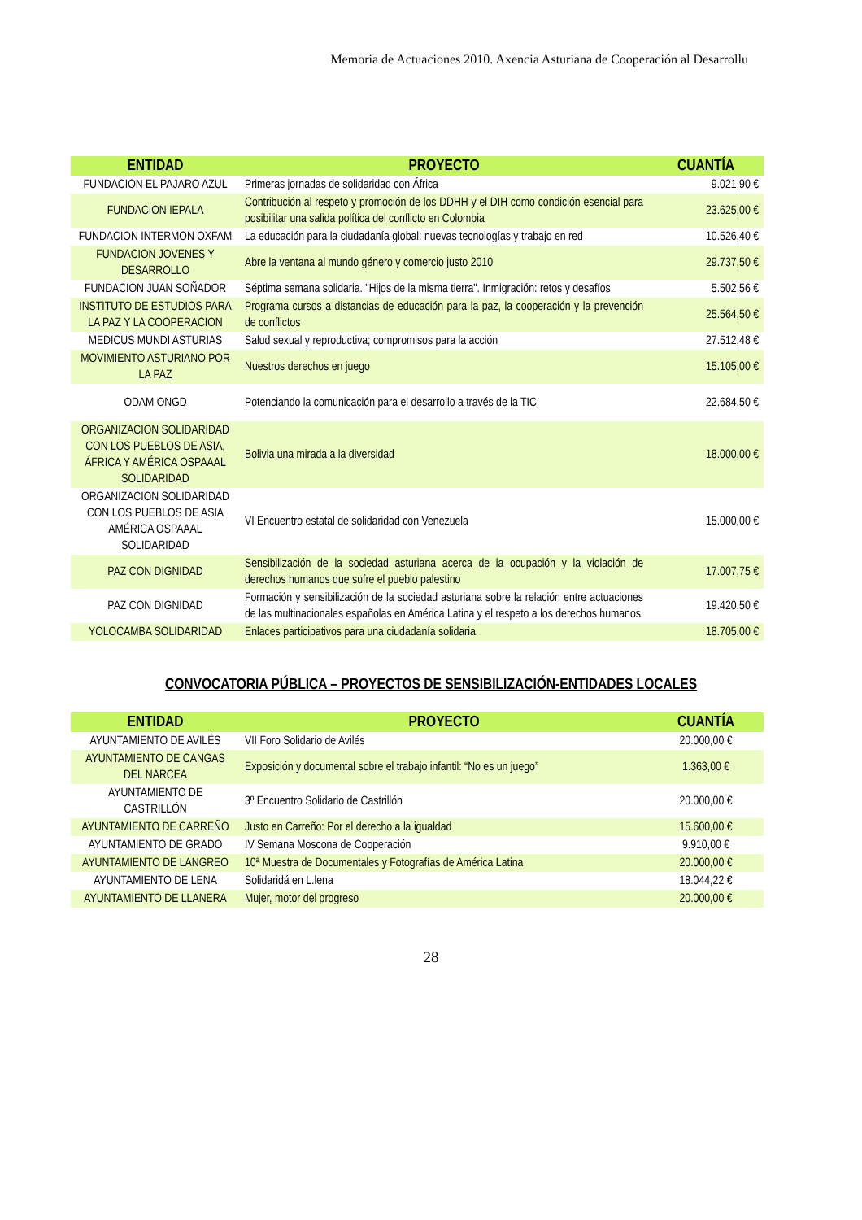Memoria de Actuaciones 2010. Axencia Asturiana de Cooperación al Desarrollu
| ENTIDAD | PROYECTO | CUANTÍA |
| --- | --- | --- |
| FUNDACION EL PAJARO AZUL | Primeras jornadas de solidaridad con África | 9.021,90 € |
| FUNDACION IEPALA | Contribución al respeto y promoción de los DDHH y el DIH como condición esencial para posibilitar una salida política del conflicto en Colombia | 23.625,00 € |
| FUNDACION INTERMON OXFAM | La educación para la ciudadanía global: nuevas tecnologías y trabajo en red | 10.526,40 € |
| FUNDACION JOVENES Y DESARROLLO | Abre la ventana al mundo género y comercio justo 2010 | 29.737,50 € |
| FUNDACION JUAN SOÑADOR | Séptima semana solidaria. "Hijos de la misma tierra". Inmigración: retos y desafíos | 5.502,56 € |
| INSTITUTO DE ESTUDIOS PARA LA PAZ Y LA COOPERACION | Programa cursos a distancias de educación para la paz, la cooperación y la prevención de conflictos | 25.564,50 € |
| MEDICUS MUNDI ASTURIAS | Salud sexual y reproductiva; compromisos para la acción | 27.512,48 € |
| MOVIMIENTO ASTURIANO POR LA PAZ | Nuestros derechos en juego | 15.105,00 € |
| ODAM ONGD | Potenciando la comunicación para el desarrollo a través de la TIC | 22.684,50 € |
| ORGANIZACION SOLIDARIDAD CON LOS PUEBLOS DE ASIA, ÁFRICA Y AMÉRICA OSPAAAL SOLIDARIDAD | Bolivia una mirada a la diversidad | 18.000,00 € |
| ORGANIZACION SOLIDARIDAD CON LOS PUEBLOS DE ASIA AMÉRICA OSPAAAL SOLIDARIDAD | VI Encuentro estatal de solidaridad con Venezuela | 15.000,00 € |
| PAZ CON DIGNIDAD | Sensibilización de la sociedad asturiana acerca de la ocupación y la violación de derechos humanos que sufre el pueblo palestino | 17.007,75 € |
| PAZ CON DIGNIDAD | Formación y sensibilización de la sociedad asturiana sobre la relación entre actuaciones de las multinacionales españolas en América Latina y el respeto a los derechos humanos | 19.420,50 € |
| YOLOCAMBA SOLIDARIDAD | Enlaces participativos para una ciudadanía solidaria | 18.705,00 € |
CONVOCATORIA PÚBLICA – PROYECTOS DE SENSIBILIZACIÓN-ENTIDADES LOCALES
| ENTIDAD | PROYECTO | CUANTÍA |
| --- | --- | --- |
| AYUNTAMIENTO DE AVILÉS | VII Foro Solidario de Avilés | 20.000,00 € |
| AYUNTAMIENTO DE CANGAS DEL NARCEA | Exposición y documental sobre el trabajo infantil: “No es un juego” | 1.363,00 € |
| AYUNTAMIENTO DE CASTRILLÓN | 3º Encuentro Solidario de Castrillón | 20.000,00 € |
| AYUNTAMIENTO DE CARREÑO | Justo en Carreño: Por el derecho a la igualdad | 15.600,00 € |
| AYUNTAMIENTO DE GRADO | IV Semana Moscona de Cooperación | 9.910,00 € |
| AYUNTAMIENTO DE LANGREO | 10ª Muestra de Documentales y Fotografías de América Latina | 20.000,00 € |
| AYUNTAMIENTO DE LENA | Solidaridá en L.lena | 18.044,22 € |
| AYUNTAMIENTO DE LLANERA | Mujer, motor del progreso | 20.000,00 € |
28